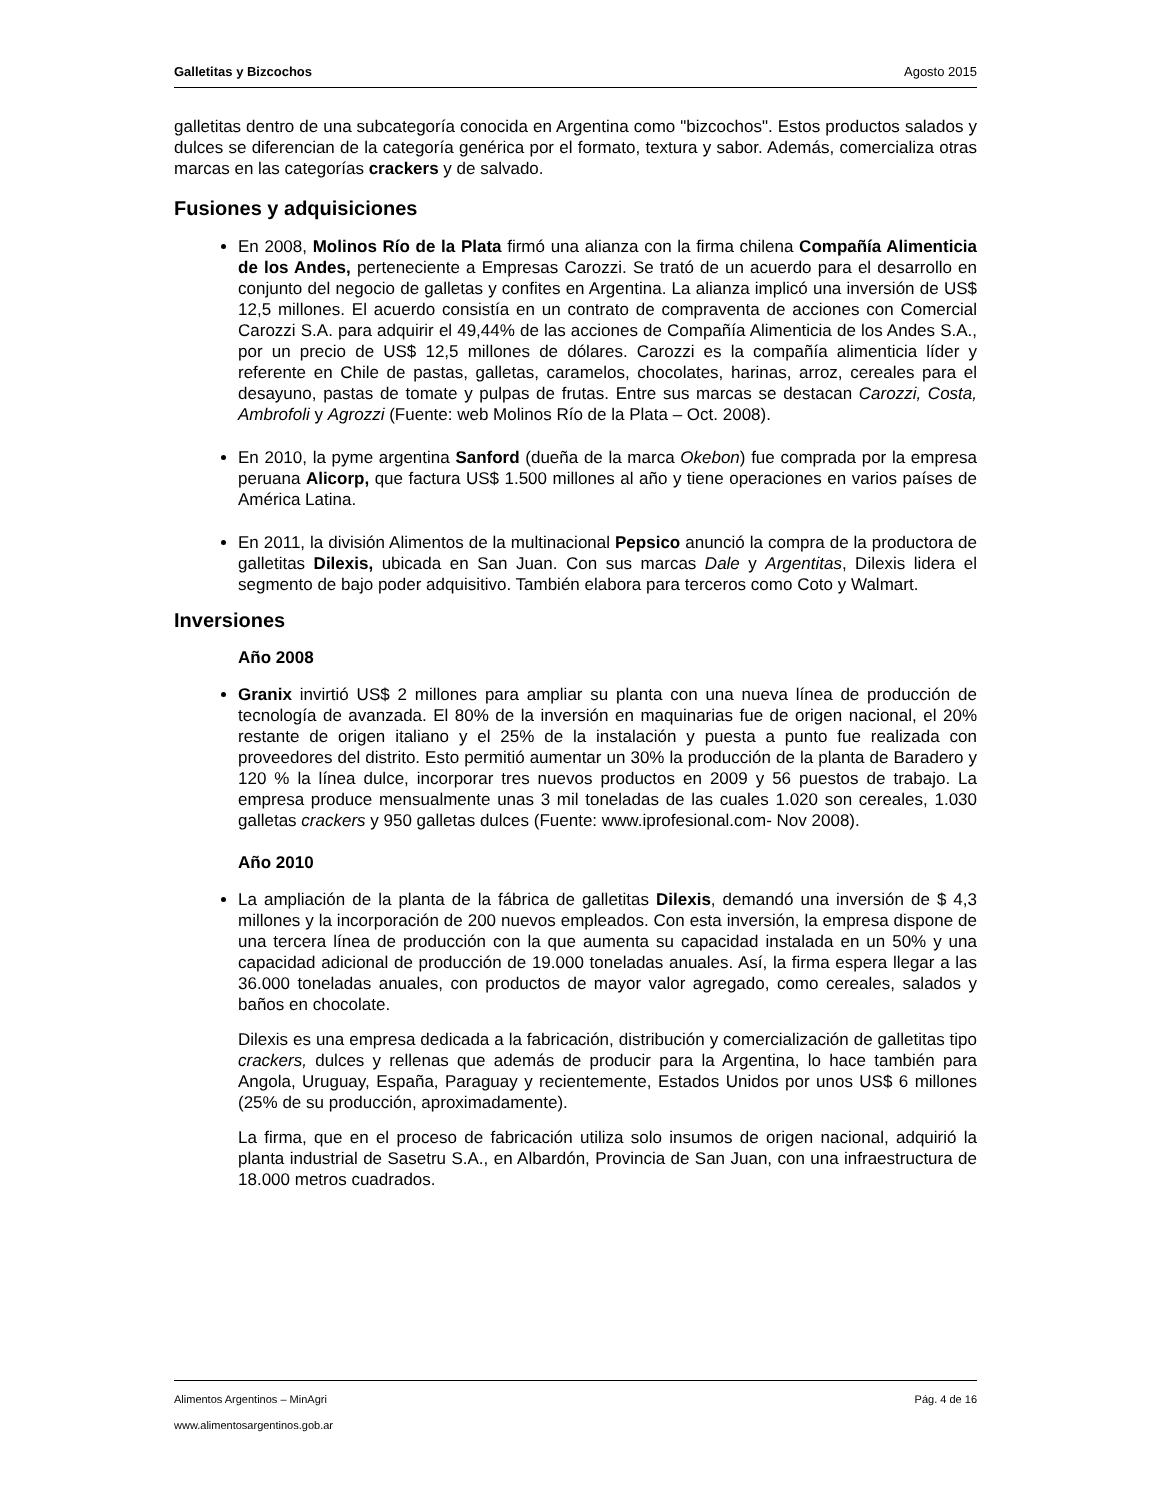Galletitas y Bizcochos Agosto 2015
galletitas dentro de una subcategoría conocida en Argentina como "bizcochos". Estos productos salados y dulces se diferencian de la categoría genérica por el formato, textura y sabor. Además, comercializa otras marcas en las categorías crackers y de salvado.
Fusiones y adquisiciones
En 2008, Molinos Río de la Plata firmó una alianza con la firma chilena Compañía Alimenticia de los Andes, perteneciente a Empresas Carozzi. Se trató de un acuerdo para el desarrollo en conjunto del negocio de galletas y confites en Argentina. La alianza implicó una inversión de US$ 12,5 millones. El acuerdo consistía en un contrato de compraventa de acciones con Comercial Carozzi S.A. para adquirir el 49,44% de las acciones de Compañía Alimenticia de los Andes S.A., por un precio de US$ 12,5 millones de dólares. Carozzi es la compañía alimenticia líder y referente en Chile de pastas, galletas, caramelos, chocolates, harinas, arroz, cereales para el desayuno, pastas de tomate y pulpas de frutas. Entre sus marcas se destacan Carozzi, Costa, Ambrofoli y Agrozzi (Fuente: web Molinos Río de la Plata – Oct. 2008).
En 2010, la pyme argentina Sanford (dueña de la marca Okebon) fue comprada por la empresa peruana Alicorp, que factura US$ 1.500 millones al año y tiene operaciones en varios países de América Latina.
En 2011, la división Alimentos de la multinacional Pepsico anunció la compra de la productora de galletitas Dilexis, ubicada en San Juan. Con sus marcas Dale y Argentitas, Dilexis lidera el segmento de bajo poder adquisitivo. También elabora para terceros como Coto y Walmart.
Inversiones
Año 2008
Granix invirtió US$ 2 millones para ampliar su planta con una nueva línea de producción de tecnología de avanzada. El 80% de la inversión en maquinarias fue de origen nacional, el 20% restante de origen italiano y el 25% de la instalación y puesta a punto fue realizada con proveedores del distrito. Esto permitió aumentar un 30% la producción de la planta de Baradero y 120 % la línea dulce, incorporar tres nuevos productos en 2009 y 56 puestos de trabajo. La empresa produce mensualmente unas 3 mil toneladas de las cuales 1.020 son cereales, 1.030 galletas crackers y 950 galletas dulces (Fuente: www.iprofesional.com- Nov 2008).
Año 2010
La ampliación de la planta de la fábrica de galletitas Dilexis, demandó una inversión de $ 4,3 millones y la incorporación de 200 nuevos empleados. Con esta inversión, la empresa dispone de una tercera línea de producción con la que aumenta su capacidad instalada en un 50% y una capacidad adicional de producción de 19.000 toneladas anuales. Así, la firma espera llegar a las 36.000 toneladas anuales, con productos de mayor valor agregado, como cereales, salados y baños en chocolate.
Dilexis es una empresa dedicada a la fabricación, distribución y comercialización de galletitas tipo crackers, dulces y rellenas que además de producir para la Argentina, lo hace también para Angola, Uruguay, España, Paraguay y recientemente, Estados Unidos por unos US$ 6 millones (25% de su producción, aproximadamente).
La firma, que en el proceso de fabricación utiliza solo insumos de origen nacional, adquirió la planta industrial de Sasetru S.A., en Albardón, Provincia de San Juan, con una infraestructura de 18.000 metros cuadrados.
Alimentos Argentinos – MinAgri Pág. 4 de 16
www.alimentosargentinos.gob.ar